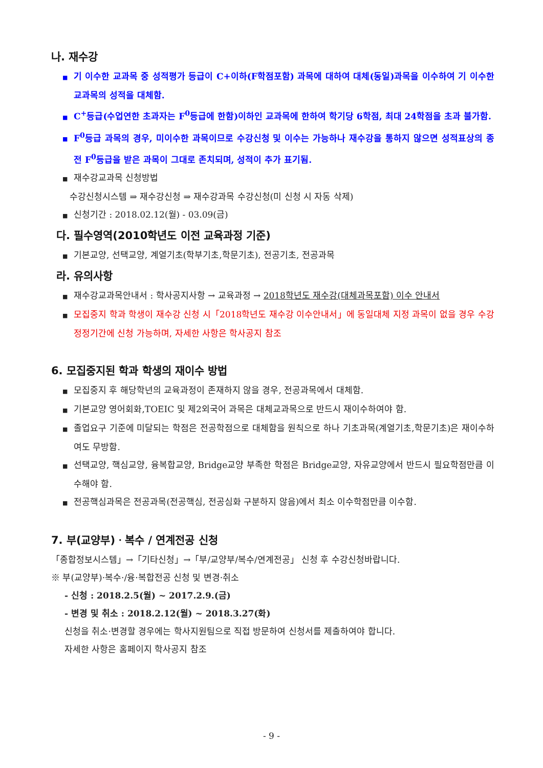나. 재수강
■ 기 이수한 교과목 중 성적평가 등급이 C+이하(F학점포함) 과목에 대하여 대체(동일)과목을 이수하여 기 이수한 교과목의 성적을 대체함.
■ C<sup>+</sup>등급(수업연한 초과자는 F<sup>0</sup>등급에 한함)이하인 교과목에 한하여 학기당 6학점, 최대 24학점을 초과 불가함.
■ F<sup>0</sup>등급 과목의 경우, 미이수한 과목이므로 수강신청 및 이수는 가능하나 재수강을 통하지 않으면 성적표상의 종전 F<sup>0</sup>등급을 받은 과목이 그대로 존치되며, 성적이 추가 표기됨.
■ 재수강교과목 신청방법
수강신청시스템 ⇒ 재수강신청 ⇒ 재수강과목 수강신청(미 신청 시 자동 삭제)
■ 신청기간 : 2018.02.12(월) - 03.09(금)
다. 필수영역(2010학년도 이전 교육과정 기준)
■ 기본교양, 선택교양, 계열기초(학부기초,학문기초), 전공기초, 전공과목
라. 유의사항
■ 재수강교과목안내서 : 학사공지사항 → 교육과정 → 2018학년도 재수강(대체과목포함) 이수 안내서
■ 모집중지 학과 학생이 재수강 신청 시「2018학년도 재수강 이수안내서」에 동일대체 지정 과목이 없을 경우 수강정정기간에 신청 가능하며, 자세한 사항은 학사공지 참조
6. 모집중지된 학과 학생의 재이수 방법
■ 모집중지 후 해당학년의 교육과정이 존재하지 않을 경우, 전공과목에서 대체함.
■ 기본교양 영어회화,TOEIC 및 제2외국어 과목은 대체교과목으로 반드시 재이수하여야 함.
■ 졸업요구 기준에 미달되는 학점은 전공학점으로 대체함을 원칙으로 하나 기초과목(계열기초,학문기초)은 재이수하여도 무방함.
■ 선택교양, 핵심교양, 융복합교양, Bridge교양 부족한 학점은 Bridge교양, 자유교양에서 반드시 필요학점만큼 이수해야 함.
■ 전공핵심과목은 전공과목(전공핵심, 전공심화 구분하지 않음)에서 최소 이수학점만큼 이수함.
7. 부(교양부)ㆍ복수 / 연계전공 신청
「종합정보시스템」→「기타신청」→「부/교양부/복수/연계전공」 신청 후 수강신청바랍니다.
※ 부(교양부)·복수·/융·복합전공 신청 및 변경·취소
- 신청 : 2018.2.5(월) ~ 2017.2.9.(금)
- 변경 및 취소 : 2018.2.12(월) ~ 2018.3.27(화)
신청을 취소·변경할 경우에는 학사지원팀으로 직접 방문하여 신청서를 제출하여야 합니다.
자세한 사항은 홈페이지 학사공지 참조
- 9 -